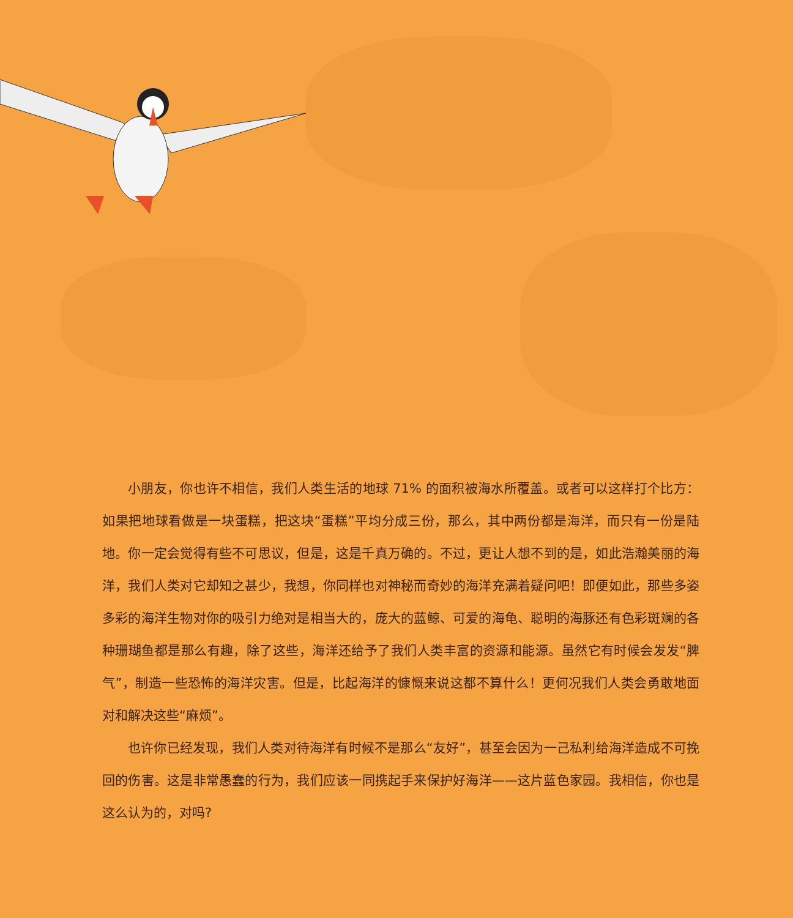小朋友，你也许不相信，我们人类生活的地球 71% 的面积被海水所覆盖。或者可以这样打个比方：如果把地球看做是一块蛋糕，把这块“蛋糕”平均分成三份，那么，其中两份都是海洋，而只有一份是陆地。你一定会觉得有些不可思议，但是，这是千真万确的。不过，更让人想不到的是，如此浩瀚美丽的海洋，我们人类对它却知之甚少，我想，你同样也对神秘而奇妙的海洋充满着疑问吧！即便如此，那些多姿多彩的海洋生物对你的吸引力绝对是相当大的，庞大的蓝鲸、可爱的海龟、聪明的海豚还有色彩斑斓的各种珊瑚鱼都是那么有趣，除了这些，海洋还给予了我们人类丰富的资源和能源。虽然它有时候会发发“脾气”，制造一些恐怖的海洋灾害。但是，比起海洋的慷慨来说这都不算什么！更何况我们人类会勇敢地面对和解决这些“麻烦”。
也许你已经发现，我们人类对待海洋有时候不是那么“友好”，甚至会因为一己私利给海洋造成不可挽回的伤害。这是非常愚蠢的行为，我们应该一同携起手来保护好海洋——这片蓝色家园。我相信，你也是这么认为的，对吗?